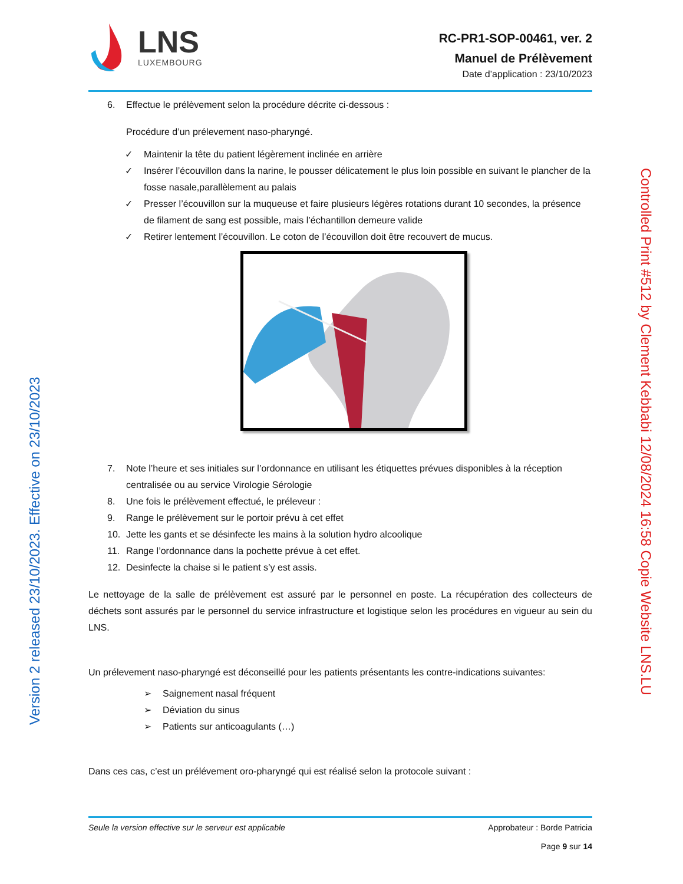LNS
LUXEMBOURG
RC-PR1-SOP-00461, ver. 2
Manuel de Prélèvement
Date d’application : 23/10/2023
6. Effectue le prélèvement selon la procédure décrite ci-dessous :
Procédure d’un prélevement naso-pharyngé.
✓ Maintenir la tête du patient légèrement inclinée en arrière
✓ Insérer l’écouvillon dans la narine, le pousser délicatement le plus loin possible en suivant le plancher de la fosse nasale,parallèlement au palais
✓ Presser l’écouvillon sur la muqueuse et faire plusieurs légères rotations durant 10 secondes, la présence de filament de sang est possible, mais l’échantillon demeure valide
✓ Retirer lentement l’écouvillon. Le coton de l’écouvillon doit être recouvert de mucus.
7. Note l’heure et ses initiales sur l’ordonnance en utilisant les étiquettes prévues disponibles à la réception centralisée ou au service Virologie Sérologie
8. Une fois le prélèvement effectué, le préleveur :
9. Range le prélèvement sur le portoir prévu à cet effet
10. Jette les gants et se désinfecte les mains à la solution hydro alcoolique
11. Range l’ordonnance dans la pochette prévue à cet effet.
12. Desinfecte la chaise si le patient s’y est assis.
Le nettoyage de la salle de prélèvement est assuré par le personnel en poste. La récupération des collecteurs de déchets sont assurés par le personnel du service infrastructure et logistique selon les procédures en vigueur au sein du LNS.
Un prélevement naso-pharyngé est déconseillé pour les patients présentants les contre-indications suivantes:
➢ Saignement nasal fréquent
➢ Déviation du sinus
➢ Patients sur anticoagulants (…)
Dans ces cas, c’est un prélévement oro-pharyngé qui est réalisé selon la protocole suivant :
Seule la version effective sur le serveur est applicable
Approbateur : Borde Patricia
Page 9 sur 14
Version 2 released 23/10/2023. Effective on 23/10/2023
Controlled Print #512 by Clement Kebbabi 12/08/2024 16:58 Copie Website LNS.LU